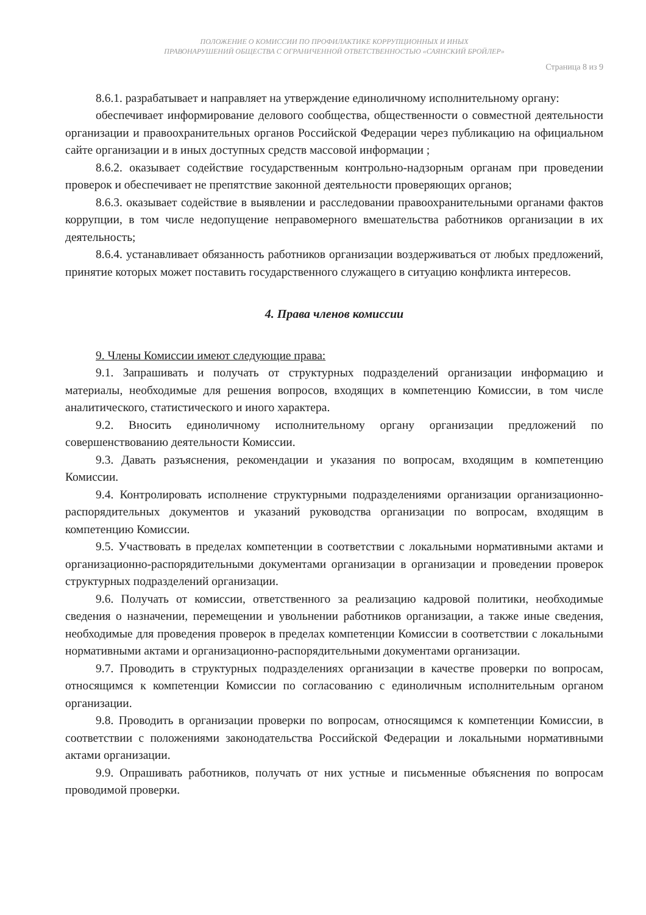ПОЛОЖЕНИЕ О КОМИССИИ ПО ПРОФИЛАКТИКЕ КОРРУПЦИОННЫХ И ИНЫХ
ПРАВОНАРУШЕНИЙ ОБЩЕСТВА С ОГРАНИЧЕННОЙ ОТВЕТСТВЕННОСТЬЮ «САЯНСКИЙ БРОЙЛЕР»
Страница 8 из 9
8.6.1. разрабатывает и направляет на утверждение единоличному исполнительному органу:
обеспечивает информирование делового сообщества, общественности о совместной деятельности организации и правоохранительных органов Российской Федерации через публикацию на официальном сайте организации и в иных доступных средств массовой информации ;
8.6.2. оказывает содействие государственным контрольно-надзорным органам при проведении проверок и обеспечивает не препятствие законной деятельности проверяющих органов;
8.6.3. оказывает содействие в выявлении и расследовании правоохранительными органами фактов коррупции, в том числе недопущение неправомерного вмешательства работников организации в их деятельность;
8.6.4. устанавливает обязанность работников организации воздерживаться от любых предложений, принятие которых может поставить государственного служащего в ситуацию конфликта интересов.
4. Права членов комиссии
9. Члены Комиссии имеют следующие права:
9.1. Запрашивать и получать от структурных подразделений организации информацию и материалы, необходимые для решения вопросов, входящих в компетенцию Комиссии, в том числе аналитического, статистического и иного характера.
9.2. Вносить единоличному исполнительному органу организации предложений по совершенствованию деятельности Комиссии.
9.3. Давать разъяснения, рекомендации и указания по вопросам, входящим в компетенцию Комиссии.
9.4. Контролировать исполнение структурными подразделениями организации организационно-распорядительных документов и указаний руководства организации по вопросам, входящим в компетенцию Комиссии.
9.5. Участвовать в пределах компетенции в соответствии с локальными нормативными актами и организационно-распорядительными документами организации в организации и проведении проверок структурных подразделений организации.
9.6. Получать от комиссии, ответственного за реализацию кадровой политики, необходимые сведения о назначении, перемещении и увольнении работников организации, а также иные сведения, необходимые для проведения проверок в пределах компетенции Комиссии в соответствии с локальными нормативными актами и организационно-распорядительными документами организации.
9.7. Проводить в структурных подразделениях организации в качестве проверки по вопросам, относящимся к компетенции Комиссии по согласованию с единоличным исполнительным органом организации.
9.8. Проводить в организации проверки по вопросам, относящимся к компетенции Комиссии, в соответствии с положениями законодательства Российской Федерации и локальными нормативными актами организации.
9.9. Опрашивать работников, получать от них устные и письменные объяснения по вопросам проводимой проверки.